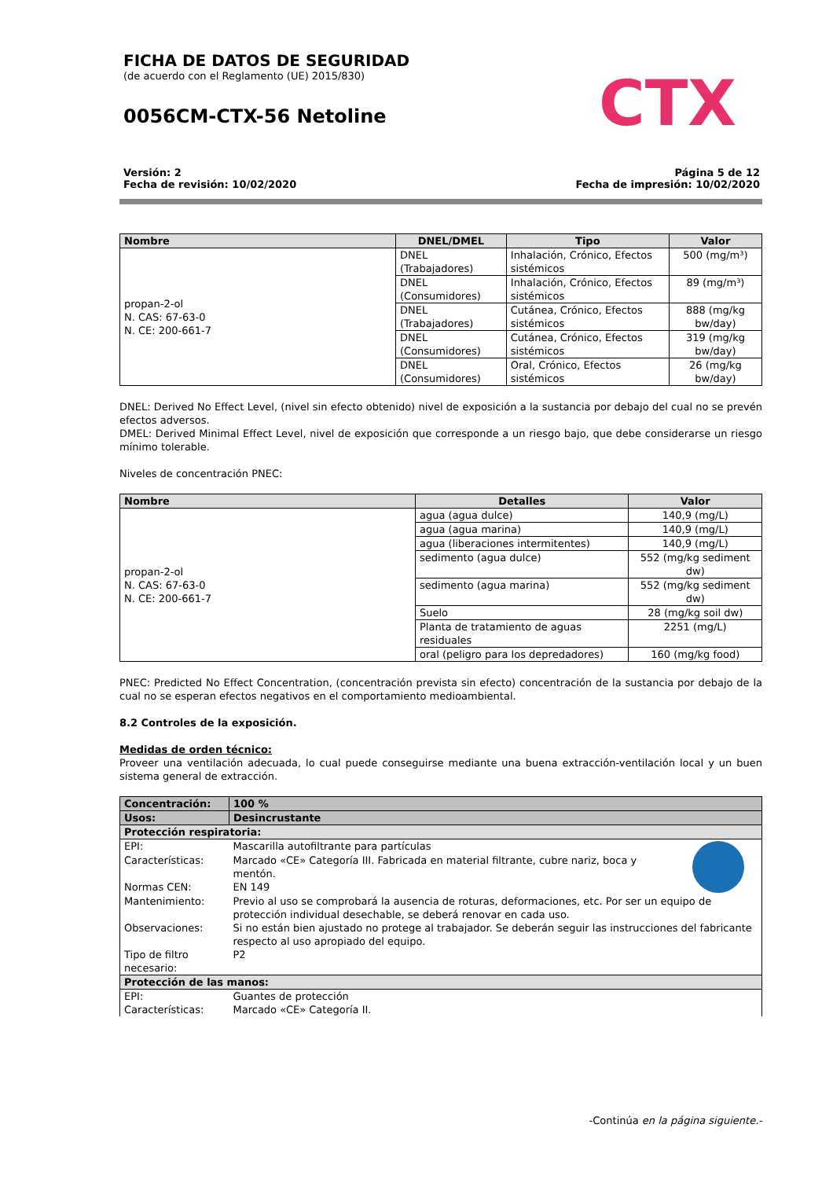FICHA DE DATOS DE SEGURIDAD
(de acuerdo con el Reglamento (UE) 2015/830)
0056CM-CTX-56 Netoline
CTX
Versión: 2
Fecha de revisión: 10/02/2020
Página 5 de 12
Fecha de impresión: 10/02/2020
| Nombre | DNEL/DMEL | Tipo | Valor |
| --- | --- | --- | --- |
| propan-2-ol N. CAS: 67-63-0 N. CE: 200-661-7 | DNEL (Trabajadores) | Inhalación, Crónico, Efectos sistémicos | 500 (mg/m³) |
| | DNEL (Consumidores) | Inhalación, Crónico, Efectos sistémicos | 89 (mg/m³) |
| | DNEL (Trabajadores) | Cutánea, Crónico, Efectos sistémicos | 888 (mg/kg bw/day) |
| | DNEL (Consumidores) | Cutánea, Crónico, Efectos sistémicos | 319 (mg/kg bw/day) |
| | DNEL (Consumidores) | Oral, Crónico, Efectos sistémicos | 26 (mg/kg bw/day) |
DNEL: Derived No Effect Level, (nivel sin efecto obtenido) nivel de exposición a la sustancia por debajo del cual no se prevén efectos adversos.
DMEL: Derived Minimal Effect Level, nivel de exposición que corresponde a un riesgo bajo, que debe considerarse un riesgo mínimo tolerable.
Niveles de concentración PNEC:
| Nombre | Detalles | Valor |
| --- | --- | --- |
| propan-2-ol N. CAS: 67-63-0 N. CE: 200-661-7 | agua (agua dulce) | 140,9 (mg/L) |
| | agua (agua marina) | 140,9 (mg/L) |
| | agua (liberaciones intermitentes) | 140,9 (mg/L) |
| | sedimento (agua dulce) | 552 (mg/kg sediment dw) |
| | sedimento (agua marina) | 552 (mg/kg sediment dw) |
| | Suelo | 28 (mg/kg soil dw) |
| | Planta de tratamiento de aguas residuales | 2251 (mg/L) |
| | oral (peligro para los depredadores) | 160 (mg/kg food) |
PNEC: Predicted No Effect Concentration, (concentración prevista sin efecto) concentración de la sustancia por debajo de la cual no se esperan efectos negativos en el comportamiento medioambiental.
8.2 Controles de la exposición.
Medidas de orden técnico:
Proveer una ventilación adecuada, lo cual puede conseguirse mediante una buena extracción-ventilación local y un buen sistema general de extracción.
| Concentración: | 100 % | |
| Usos: | Desincrustante | |
| Protección respiratoria: | | |
| EPI: | Mascarilla autofiltrante para partículas | |
| Características: | Marcado «CE» Categoría III. Fabricada en material filtrante, cubre nariz, boca y mentón. | |
| Normas CEN: | EN 149 | |
| Mantenimiento: | Previo al uso se comprobará la ausencia de roturas, deformaciones, etc. Por ser un equipo de protección individual desechable, se deberá renovar en cada uso. | |
| Observaciones: | Si no están bien ajustado no protege al trabajador. Se deberán seguir las instrucciones del fabricante respecto al uso apropiado del equipo. | |
| Tipo de filtro necesario: | P2 | |
| Protección de las manos: | | |
| EPI: | Guantes de protección | |
| Características: | Marcado «CE» Categoría II. | |
-Continúa en la página siguiente.-